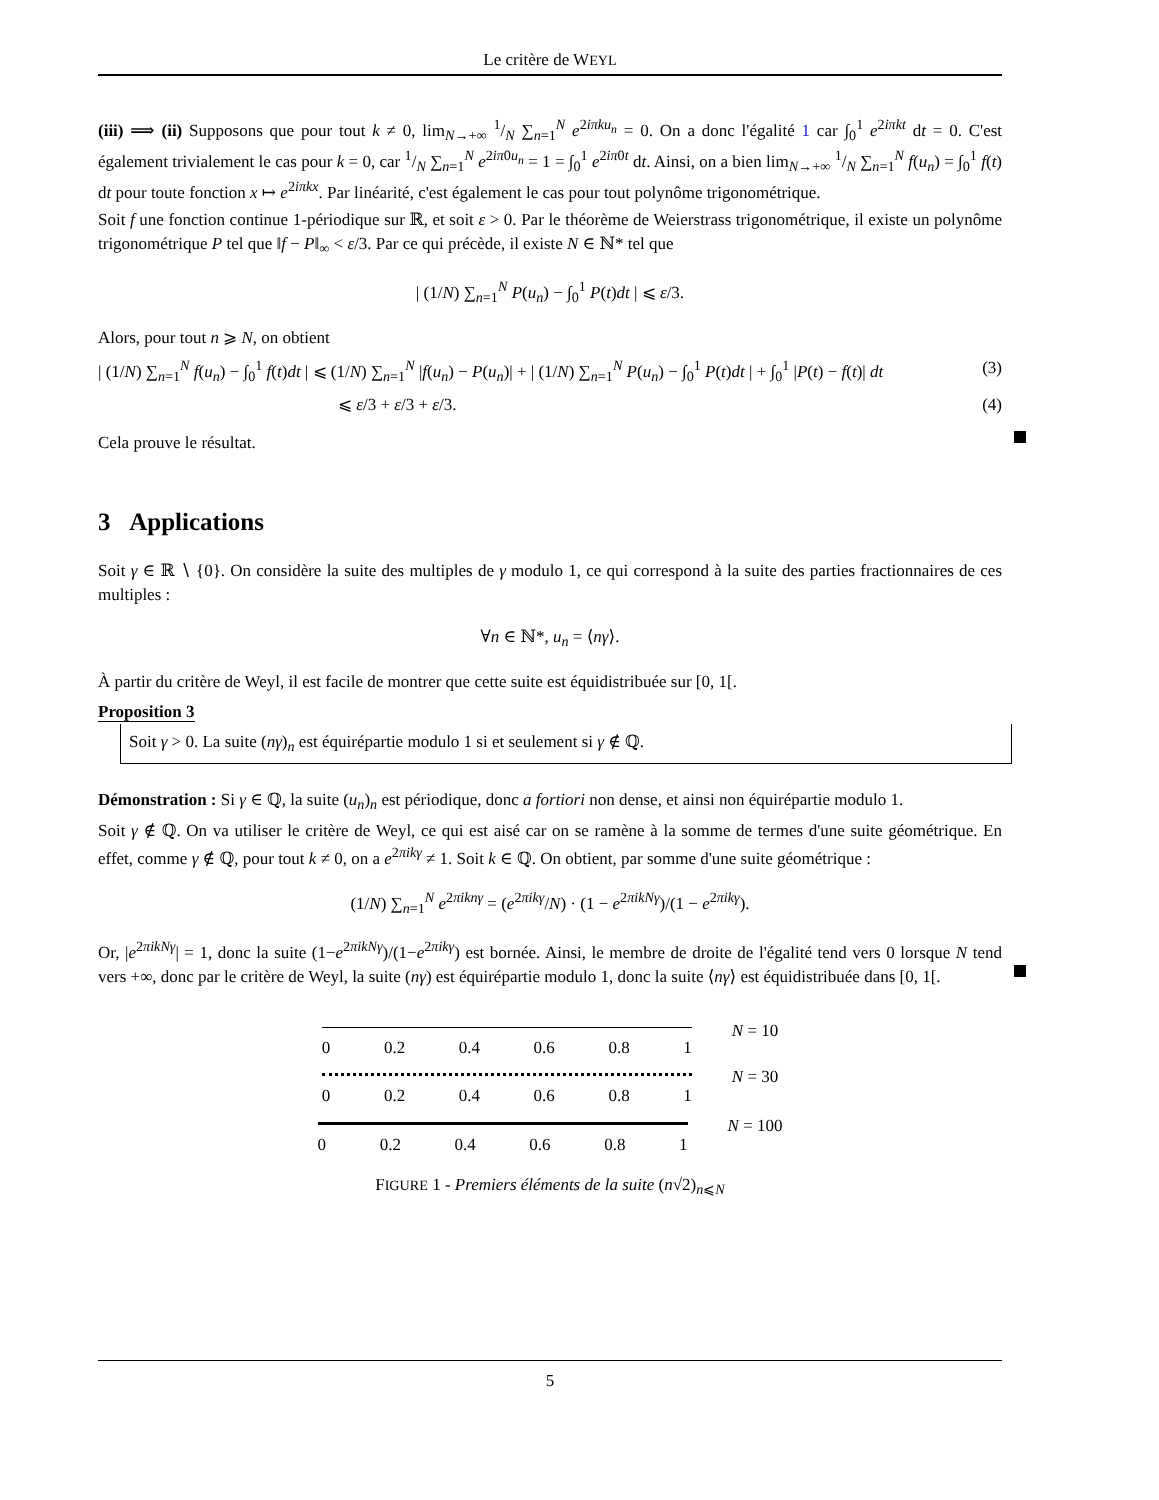Le critère de WEYL
(iii) ⟹ (ii) Supposons que pour tout k ≠ 0, lim<sub>N→+∞</sub> 1/N ∑<sub>n=1</sub><sup>N</sup> e<sup>2iπku<sub>n</sub></sup> = 0. On a donc l'égalité 1 car ∫<sub>0</sub><sup>1</sup> e<sup>2iπkt</sup> dt = 0. C'est également trivialement le cas pour k = 0, car 1/N ∑<sub>n=1</sub><sup>N</sup> e<sup>2iπ0u<sub>n</sub></sup> = 1 = ∫<sub>0</sub><sup>1</sup> e<sup>2iπ0t</sup> dt. Ainsi, on a bien lim<sub>N→+∞</sub> 1/N ∑<sub>n=1</sub><sup>N</sup> f(u<sub>n</sub>) = ∫<sub>0</sub><sup>1</sup> f(t) dt pour toute fonction x ↦ e<sup>2iπkx</sup>. Par linéarité, c'est également le cas pour tout polynôme trigonométrique.
Soit f une fonction continue 1-périodique sur ℝ, et soit ε > 0. Par le théorème de Weierstrass trigonométrique, il existe un polynôme trigonométrique P tel que ‖f − P‖<sub>∞</sub> < ε/3. Par ce qui précède, il existe N ∈ ℕ* tel que
| (1/N) ∑<sub>n=1</sub><sup>N</sup> P(u<sub>n</sub>) − ∫<sub>0</sub><sup>1</sup> P(t)dt | ⩽ ε/3.
Alors, pour tout n ⩾ N, on obtient
| (1/N) ∑<sub>n=1</sub><sup>N</sup> f(u<sub>n</sub>) − ∫<sub>0</sub><sup>1</sup> f(t)dt | ⩽ (1/N) ∑<sub>n=1</sub><sup>N</sup> |f(u<sub>n</sub>) − P(u<sub>n</sub>)| + | (1/N) ∑<sub>n=1</sub><sup>N</sup> P(u<sub>n</sub>) − ∫<sub>0</sub><sup>1</sup> P(t)dt | + ∫<sub>0</sub><sup>1</sup> |P(t) − f(t)| dt (3)
⩽ ε/3 + ε/3 + ε/3. (4)
Cela prouve le résultat.
3 Applications
Soit γ ∈ ℝ ∖ {0}. On considère la suite des multiples de γ modulo 1, ce qui correspond à la suite des parties fractionnaires de ces multiples :
∀n ∈ ℕ*, u<sub>n</sub> = ⟨nγ⟩.
À partir du critère de Weyl, il est facile de montrer que cette suite est équidistribuée sur [0, 1[.
Proposition 3
Soit γ > 0. La suite (nγ)<sub>n</sub> est équirépartie modulo 1 si et seulement si γ ∉ ℚ.
Démonstration : Si γ ∈ ℚ, la suite (u<sub>n</sub>)<sub>n</sub> est périodique, donc a fortiori non dense, et ainsi non équirépartie modulo 1.
Soit γ ∉ ℚ. On va utiliser le critère de Weyl, ce qui est aisé car on se ramène à la somme de termes d'une suite géométrique. En effet, comme γ ∉ ℚ, pour tout k ≠ 0, on a e<sup>2πikγ</sup> ≠ 1. Soit k ∈ ℚ. On obtient, par somme d'une suite géométrique :
(1/N) ∑<sub>n=1</sub><sup>N</sup> e<sup>2πiknγ</sup> = (e<sup>2πikγ</sup>/N) · (1 − e<sup>2πikNγ</sup>)/(1 − e<sup>2πikγ</sup>).
Or, |e<sup>2πikNγ</sup>| = 1, donc la suite (1−e<sup>2πikNγ</sup>)/(1−e<sup>2πikγ</sup>) est bornée. Ainsi, le membre de droite de l'égalité tend vers 0 lorsque N tend vers +∞, donc par le critère de Weyl, la suite (nγ) est équirépartie modulo 1, donc la suite ⟨nγ⟩ est équidistribuée dans [0, 1[.
0 0.2 0.4 0.6 0.8 1 N = 10
0 0.2 0.4 0.6 0.8 1 N = 30
0 0.2 0.4 0.6 0.8 1 N = 100
FIGURE 1 - Premiers éléments de la suite (n√2)<sub>n⩽N</sub>
5